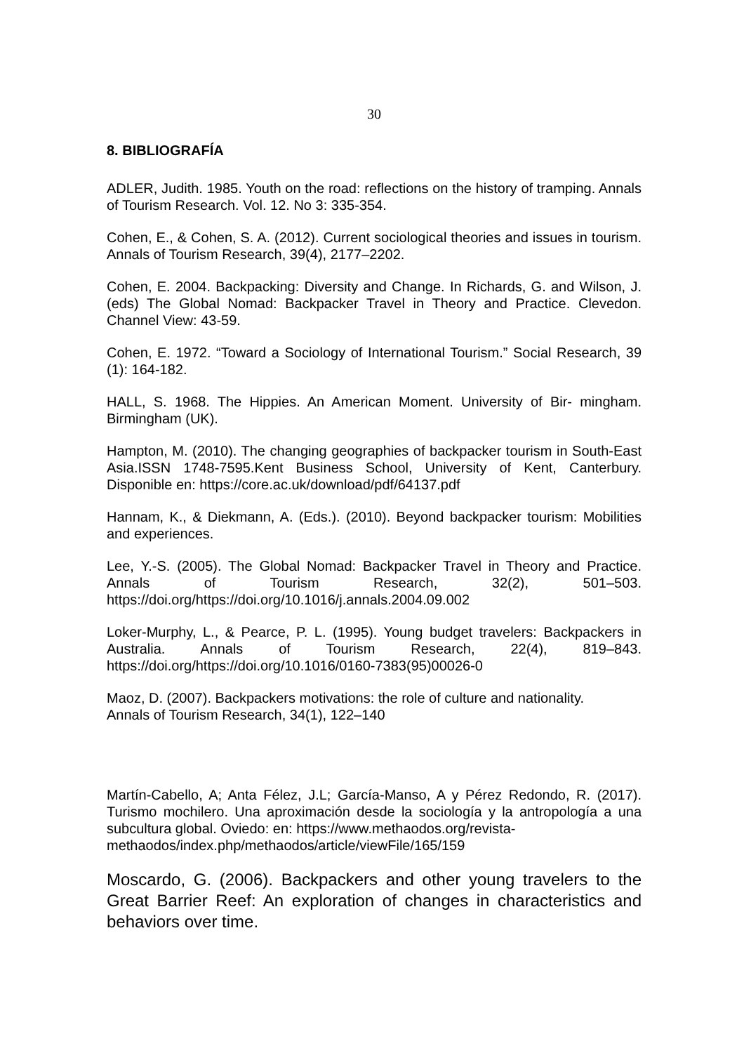30
8. BIBLIOGRAFÍA
ADLER, Judith. 1985. Youth on the road: reflections on the history of tramping. Annals of Tourism Research. Vol. 12. No 3: 335-354.
Cohen, E., & Cohen, S. A. (2012). Current sociological theories and issues in tourism. Annals of Tourism Research, 39(4), 2177–2202.
Cohen, E. 2004. Backpacking: Diversity and Change. In Richards, G. and Wilson, J.(eds) The Global Nomad: Backpacker Travel in Theory and Practice. Clevedon. Channel View: 43-59.
Cohen, E. 1972. “Toward a Sociology of International Tourism.” Social Research, 39 (1): 164-182.
HALL, S. 1968. The Hippies. An American Moment. University of Bir- mingham. Birmingham (UK).
Hampton, M. (2010). The changing geographies of backpacker tourism in South-East Asia.ISSN 1748-7595.Kent Business School, University of Kent, Canterbury. Disponible en: https://core.ac.uk/download/pdf/64137.pdf
Hannam, K., & Diekmann, A. (Eds.). (2010). Beyond backpacker tourism: Mobilities and experiences.
Lee, Y.-S. (2005). The Global Nomad: Backpacker Travel in Theory and Practice. Annals of Tourism Research, 32(2), 501–503. https://doi.org/https://doi.org/10.1016/j.annals.2004.09.002
Loker-Murphy, L., & Pearce, P. L. (1995). Young budget travelers: Backpackers in Australia. Annals of Tourism Research, 22(4), 819–843. https://doi.org/https://doi.org/10.1016/0160-7383(95)00026-0
Maoz, D. (2007). Backpackers motivations: the role of culture and nationality.
Annals of Tourism Research, 34(1), 122–140
Martín-Cabello, A; Anta Félez, J.L; García-Manso, A y Pérez Redondo, R. (2017). Turismo mochilero. Una aproximación desde la sociología y la antropología a una subcultura global. Oviedo: en: https://www.methaodos.org/revista-
methaodos/index.php/methaodos/article/viewFile/165/159
Moscardo, G. (2006). Backpackers and other young travelers to the Great Barrier Reef: An exploration of changes in characteristics and behaviors over time.